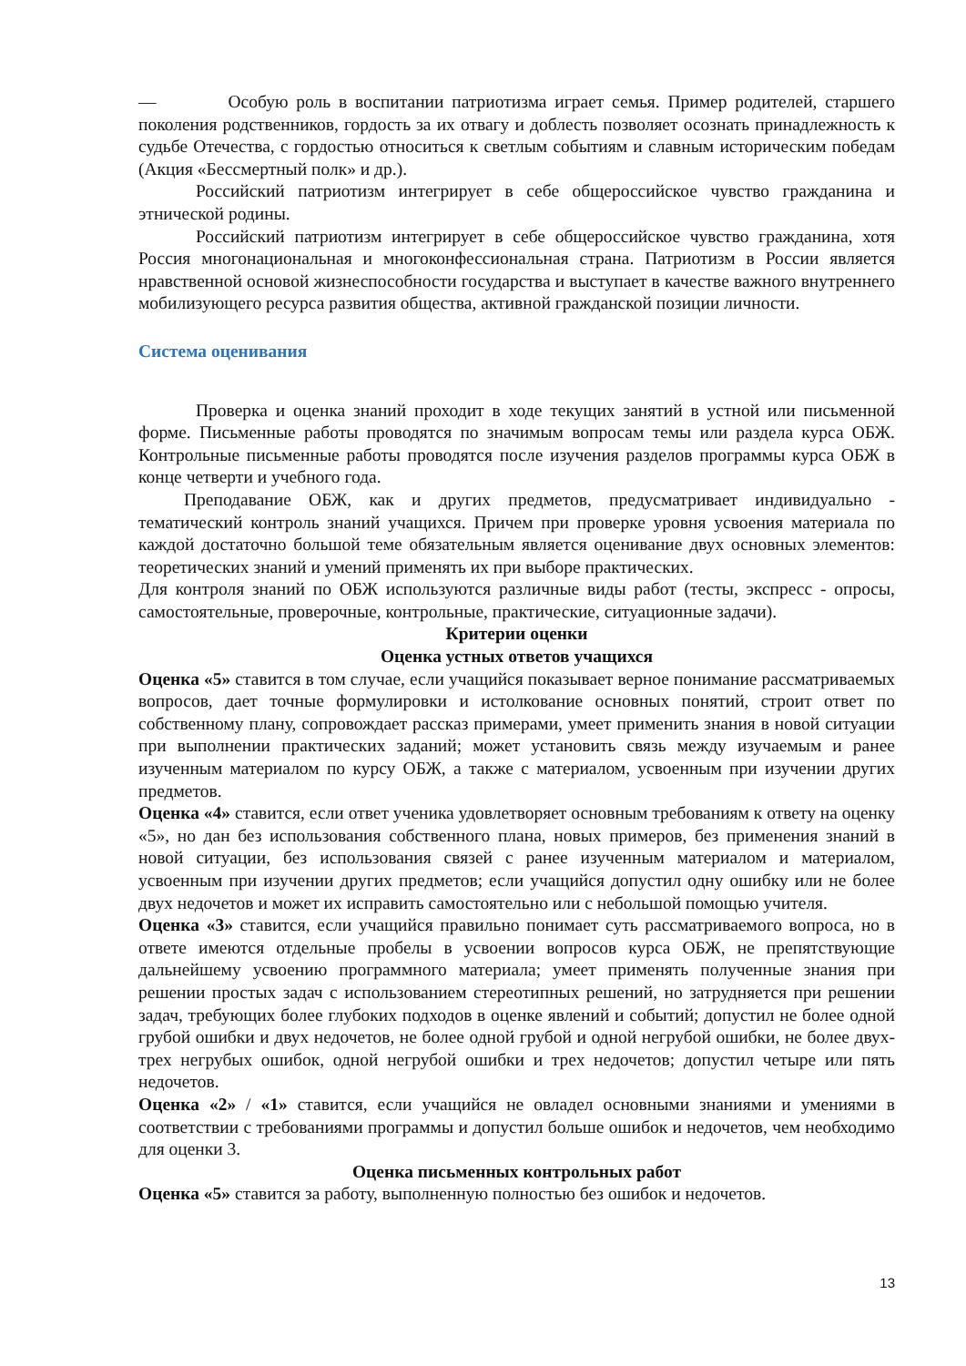— Особую роль в воспитании патриотизма играет семья. Пример родителей, старшего поколения родственников, гордость за их отвагу и доблесть позволяет осознать принадлежность к судьбе Отечества, с гордостью относиться к светлым событиям и славным историческим победам (Акция «Бессмертный полк» и др.).
Российский патриотизм интегрирует в себе общероссийское чувство гражданина и этнической родины.
Российский патриотизм интегрирует в себе общероссийское чувство гражданина, хотя Россия многонациональная и многоконфессиональная страна. Патриотизм в России является нравственной основой жизнеспособности государства и выступает в качестве важного внутреннего мобилизующего ресурса развития общества, активной гражданской позиции личности.
Система оценивания
Проверка и оценка знаний проходит в ходе текущих занятий в устной или письменной форме. Письменные работы проводятся по значимым вопросам темы или раздела курса ОБЖ. Контрольные письменные работы проводятся после изучения разделов программы курса ОБЖ в конце четверти и учебного года.
Преподавание ОБЖ, как и других предметов, предусматривает индивидуально - тематический контроль знаний учащихся. Причем при проверке уровня усвоения материала по каждой достаточно большой теме обязательным является оценивание двух основных элементов: теоретических знаний и умений применять их при выборе практических.
Для контроля знаний по ОБЖ используются различные виды работ (тесты, экспресс - опросы, самостоятельные, проверочные, контрольные, практические, ситуационные задачи).
Критерии оценки
Оценка устных ответов учащихся
Оценка «5» ставится в том случае, если учащийся показывает верное понимание рассматриваемых вопросов, дает точные формулировки и истолкование основных понятий, строит ответ по собственному плану, сопровождает рассказ примерами, умеет применить знания в новой ситуации при выполнении практических заданий; может установить связь между изучаемым и ранее изученным материалом по курсу ОБЖ, а также с материалом, усвоенным при изучении других предметов.
Оценка «4» ставится, если ответ ученика удовлетворяет основным требованиям к ответу на оценку «5», но дан без использования собственного плана, новых примеров, без применения знаний в новой ситуации, без использования связей с ранее изученным материалом и материалом, усвоенным при изучении других предметов; если учащийся допустил одну ошибку или не более двух недочетов и может их исправить самостоятельно или с небольшой помощью учителя.
Оценка «3» ставится, если учащийся правильно понимает суть рассматриваемого вопроса, но в ответе имеются отдельные пробелы в усвоении вопросов курса ОБЖ, не препятствующие дальнейшему усвоению программного материала; умеет применять полученные знания при решении простых задач с использованием стереотипных решений, но затрудняется при решении задач, требующих более глубоких подходов в оценке явлений и событий; допустил не более одной грубой ошибки и двух недочетов, не более одной грубой и одной негрубой ошибки, не более двух-трех негрубых ошибок, одной негрубой ошибки и трех недочетов; допустил четыре или пять недочетов.
Оценка «2» / «1» ставится, если учащийся не овладел основными знаниями и умениями в соответствии с требованиями программы и допустил больше ошибок и недочетов, чем необходимо для оценки 3.
Оценка письменных контрольных работ
Оценка «5» ставится за работу, выполненную полностью без ошибок и недочетов.
13